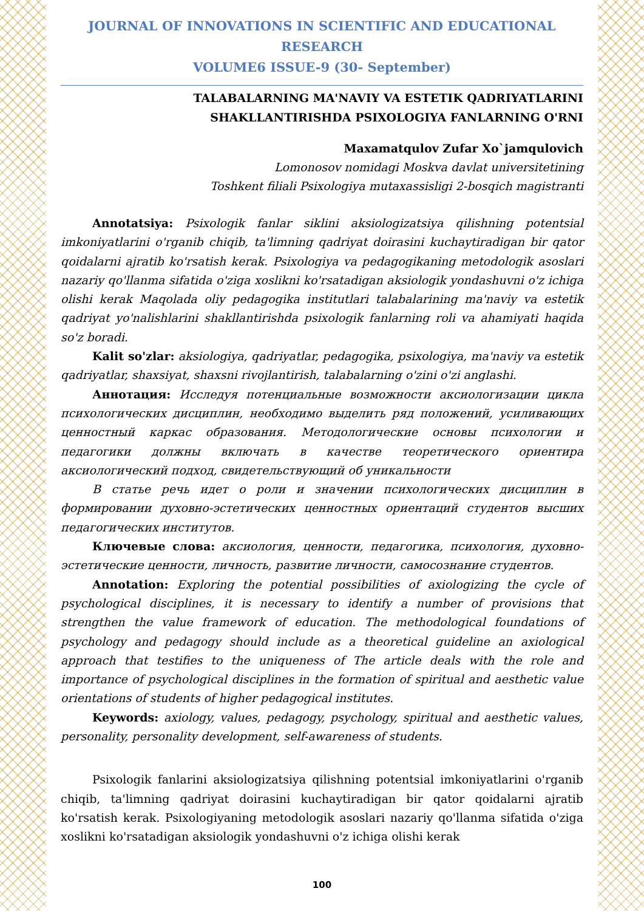JOURNAL OF INNOVATIONS IN SCIENTIFIC AND EDUCATIONAL RESEARCH
VOLUME6 ISSUE-9 (30- September)
TALABALARNING MA'NAVIY VA ESTETIK QADRIYATLARINI
SHAKLLANTIRISHDA PSIXOLOGIYA FANLARNING O'RNI
Maxamatqulov Zufar Xo`jamqulovich
Lomonosov nomidagi Moskva davlat universitetining
Toshkent filiali Psixologiya mutaxassisligi 2-bosqich magistranti
Annotatsiya: Psixologik fanlar siklini aksiologizatsiya qilishning potentsial imkoniyatlarini o'rganib chiqib, ta'limning qadriyat doirasini kuchaytiradigan bir qator qoidalarni ajratib ko'rsatish kerak. Psixologiya va pedagogikaning metodologik asoslari nazariy qo'llanma sifatida o'ziga xoslikni ko'rsatadigan aksiologik yondashuvni o'z ichiga olishi kerak Maqolada oliy pedagogika institutlari talabalarining ma'naviy va estetik qadriyat yo'nalishlarini shakllantirishda psixologik fanlarning roli va ahamiyati haqida so'z boradi.
Kalit so'zlar: aksiologiya, qadriyatlar, pedagogika, psixologiya, ma'naviy va estetik qadriyatlar, shaxsiyat, shaxsni rivojlantirish, talabalarning o'zini o'zi anglashi.
Аннотация: Исследуя потенциальные возможности аксиологизации цикла психологических дисциплин, необходимо выделить ряд положений, усиливающих ценностный каркас образования. Методологические основы психологии и педагогики должны включать в качестве теоретического ориентира аксиологический подход, свидетельствующий об уникальности
В статье речь идет о роли и значении психологических дисциплин в формировании духовно-эстетических ценностных ориентаций студентов высших педагогических институтов.
Ключевые слова: аксиология, ценности, педагогика, психология, духовно-эстетические ценности, личность, развитие личности, самосознание студентов.
Annotation: Exploring the potential possibilities of axiologizing the cycle of psychological disciplines, it is necessary to identify a number of provisions that strengthen the value framework of education. The methodological foundations of psychology and pedagogy should include as a theoretical guideline an axiological approach that testifies to the uniqueness of The article deals with the role and importance of psychological disciplines in the formation of spiritual and aesthetic value orientations of students of higher pedagogical institutes.
Keywords: axiology, values, pedagogy, psychology, spiritual and aesthetic values, personality, personality development, self-awareness of students.
Psixologik fanlarini aksiologizatsiya qilishning potentsial imkoniyatlarini o'rganib chiqib, ta'limning qadriyat doirasini kuchaytiradigan bir qator qoidalarni ajratib ko'rsatish kerak. Psixologiyaning metodologik asoslari nazariy qo'llanma sifatida o'ziga xoslikni ko'rsatadigan aksiologik yondashuvni o'z ichiga olishi kerak
100